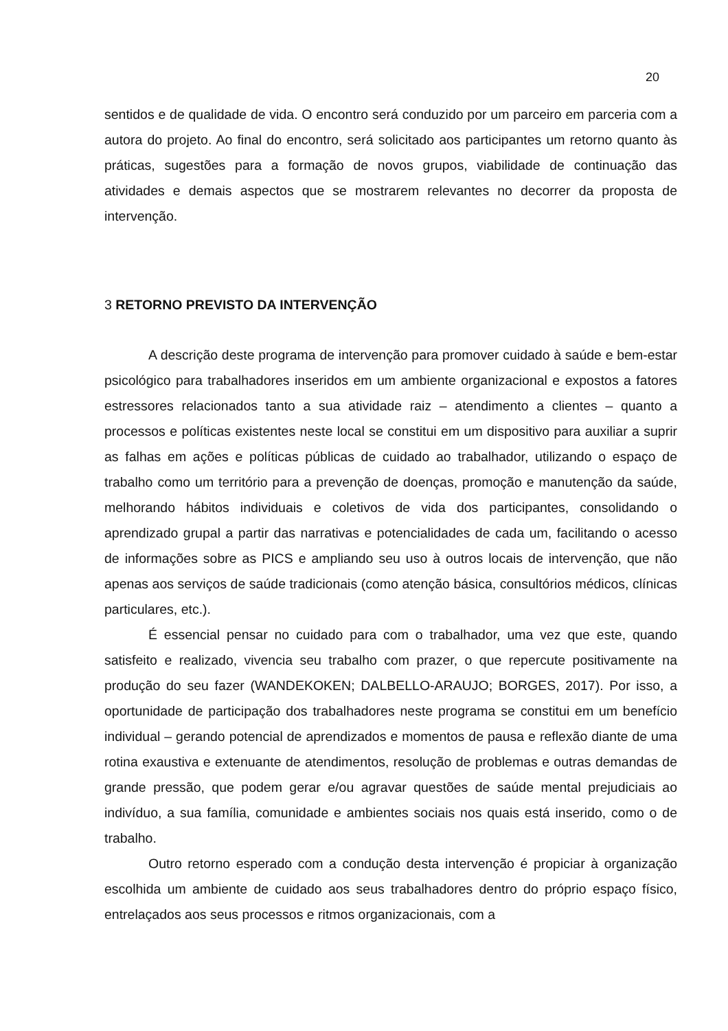20
sentidos e de qualidade de vida. O encontro será conduzido por um parceiro em parceria com a autora do projeto. Ao final do encontro, será solicitado aos participantes um retorno quanto às práticas, sugestões para a formação de novos grupos, viabilidade de continuação das atividades e demais aspectos que se mostrarem relevantes no decorrer da proposta de intervenção.
3 RETORNO PREVISTO DA INTERVENÇÃO
A descrição deste programa de intervenção para promover cuidado à saúde e bem-estar psicológico para trabalhadores inseridos em um ambiente organizacional e expostos a fatores estressores relacionados tanto a sua atividade raiz – atendimento a clientes – quanto a processos e políticas existentes neste local se constitui em um dispositivo para auxiliar a suprir as falhas em ações e políticas públicas de cuidado ao trabalhador, utilizando o espaço de trabalho como um território para a prevenção de doenças, promoção e manutenção da saúde, melhorando hábitos individuais e coletivos de vida dos participantes, consolidando o aprendizado grupal a partir das narrativas e potencialidades de cada um, facilitando o acesso de informações sobre as PICS e ampliando seu uso à outros locais de intervenção, que não apenas aos serviços de saúde tradicionais (como atenção básica, consultórios médicos, clínicas particulares, etc.).
É essencial pensar no cuidado para com o trabalhador, uma vez que este, quando satisfeito e realizado, vivencia seu trabalho com prazer, o que repercute positivamente na produção do seu fazer (WANDEKOKEN; DALBELLO-ARAUJO; BORGES, 2017). Por isso, a oportunidade de participação dos trabalhadores neste programa se constitui em um benefício individual – gerando potencial de aprendizados e momentos de pausa e reflexão diante de uma rotina exaustiva e extenuante de atendimentos, resolução de problemas e outras demandas de grande pressão, que podem gerar e/ou agravar questões de saúde mental prejudiciais ao indivíduo, a sua família, comunidade e ambientes sociais nos quais está inserido, como o de trabalho.
Outro retorno esperado com a condução desta intervenção é propiciar à organização escolhida um ambiente de cuidado aos seus trabalhadores dentro do próprio espaço físico, entrelaçados aos seus processos e ritmos organizacionais, com a